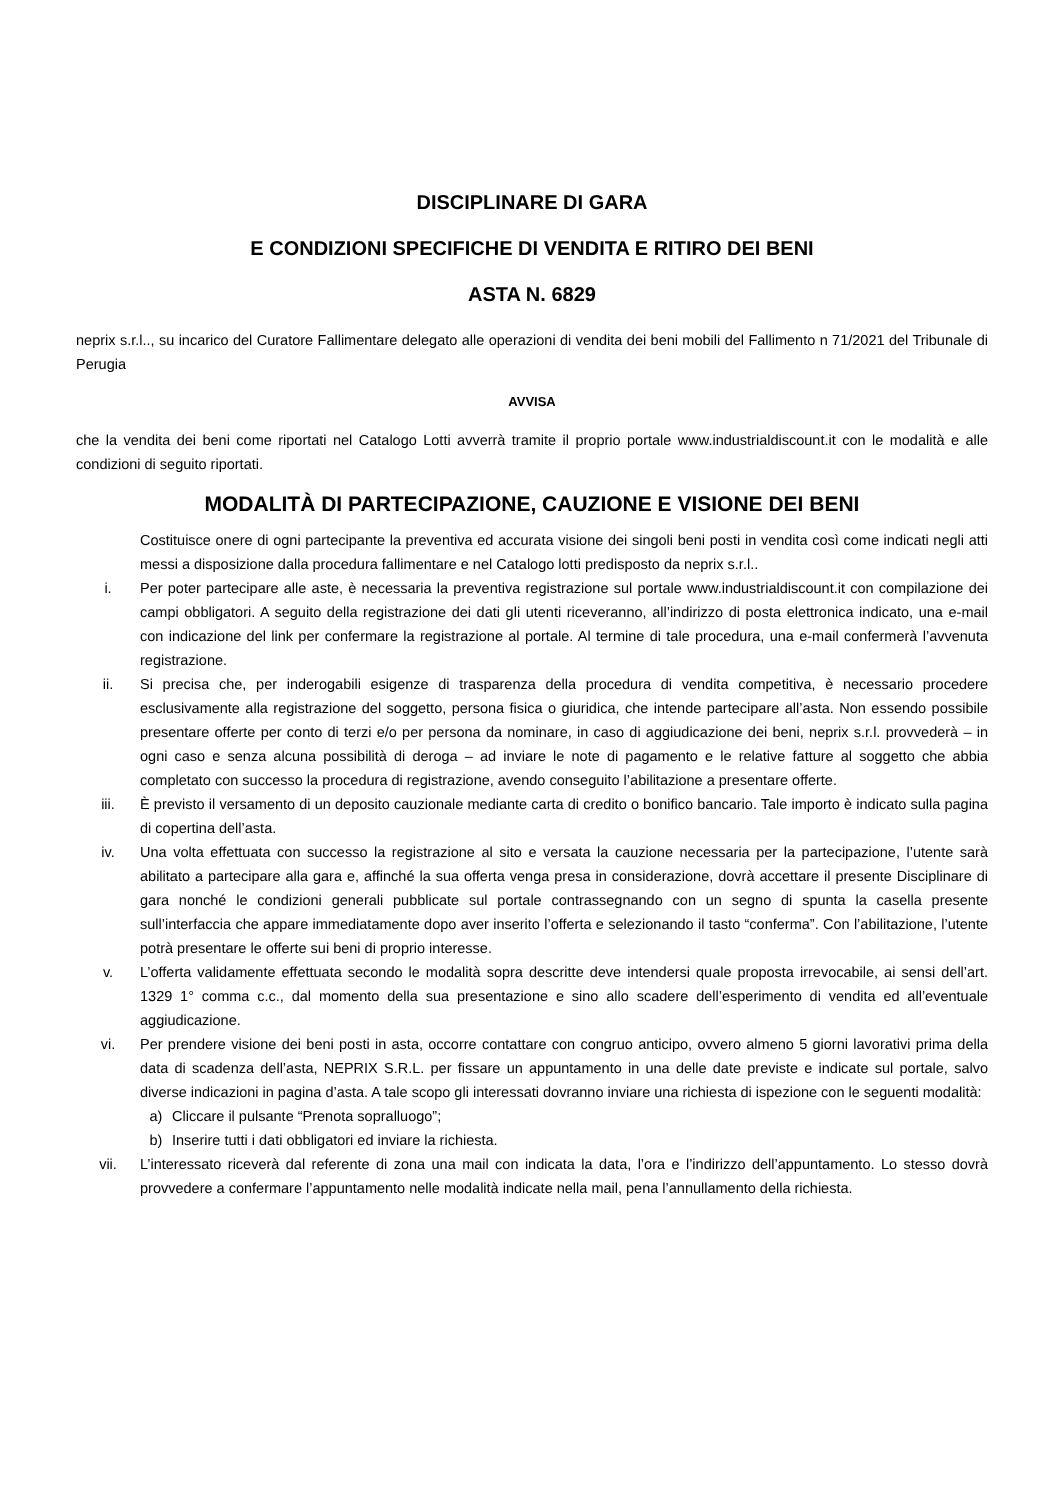DISCIPLINARE DI GARA
E CONDIZIONI SPECIFICHE DI VENDITA E RITIRO DEI BENI
ASTA N. 6829
neprix s.r.l.., su incarico del Curatore Fallimentare delegato alle operazioni di vendita dei beni mobili del Fallimento n 71/2021 del Tribunale di Perugia
AVVISA
che la vendita dei beni come riportati nel Catalogo Lotti avverrà tramite il proprio portale www.industrialdiscount.it con le modalità e alle condizioni di seguito riportati.
MODALITÀ DI PARTECIPAZIONE, CAUZIONE E VISIONE DEI BENI
Costituisce onere di ogni partecipante la preventiva ed accurata visione dei singoli beni posti in vendita così come indicati negli atti messi a disposizione dalla procedura fallimentare e nel Catalogo lotti predisposto da neprix s.r.l..
i. Per poter partecipare alle aste, è necessaria la preventiva registrazione sul portale www.industrialdiscount.it con compilazione dei campi obbligatori. A seguito della registrazione dei dati gli utenti riceveranno, all’indirizzo di posta elettronica indicato, una e-mail con indicazione del link per confermare la registrazione al portale. Al termine di tale procedura, una e-mail confermerà l’avvenuta registrazione.
ii. Si precisa che, per inderogabili esigenze di trasparenza della procedura di vendita competitiva, è necessario procedere esclusivamente alla registrazione del soggetto, persona fisica o giuridica, che intende partecipare all’asta. Non essendo possibile presentare offerte per conto di terzi e/o per persona da nominare, in caso di aggiudicazione dei beni, neprix s.r.l. provvederà – in ogni caso e senza alcuna possibilità di deroga – ad inviare le note di pagamento e le relative fatture al soggetto che abbia completato con successo la procedura di registrazione, avendo conseguito l’abilitazione a presentare offerte.
iii. È previsto il versamento di un deposito cauzionale mediante carta di credito o bonifico bancario. Tale importo è indicato sulla pagina di copertina dell’asta.
iv. Una volta effettuata con successo la registrazione al sito e versata la cauzione necessaria per la partecipazione, l’utente sarà abilitato a partecipare alla gara e, affinché la sua offerta venga presa in considerazione, dovrà accettare il presente Disciplinare di gara nonché le condizioni generali pubblicate sul portale contrassegnando con un segno di spunta la casella presente sull’interfaccia che appare immediatamente dopo aver inserito l’offerta e selezionando il tasto “conferma”. Con l’abilitazione, l’utente potrà presentare le offerte sui beni di proprio interesse.
v. L’offerta validamente effettuata secondo le modalità sopra descritte deve intendersi quale proposta irrevocabile, ai sensi dell’art. 1329 1° comma c.c., dal momento della sua presentazione e sino allo scadere dell’esperimento di vendita ed all’eventuale aggiudicazione.
vi. Per prendere visione dei beni posti in asta, occorre contattare con congruo anticipo, ovvero almeno 5 giorni lavorativi prima della data di scadenza dell’asta, NEPRIX S.R.L. per fissare un appuntamento in una delle date previste e indicate sul portale, salvo diverse indicazioni in pagina d’asta. A tale scopo gli interessati dovranno inviare una richiesta di ispezione con le seguenti modalità:
a) Cliccare il pulsante “Prenota sopralluogo”;
b) Inserire tutti i dati obbligatori ed inviare la richiesta.
vii. L’interessato riceverà dal referente di zona una mail con indicata la data, l’ora e l’indirizzo dell’appuntamento. Lo stesso dovrà provvedere a confermare l’appuntamento nelle modalità indicate nella mail, pena l’annullamento della richiesta.